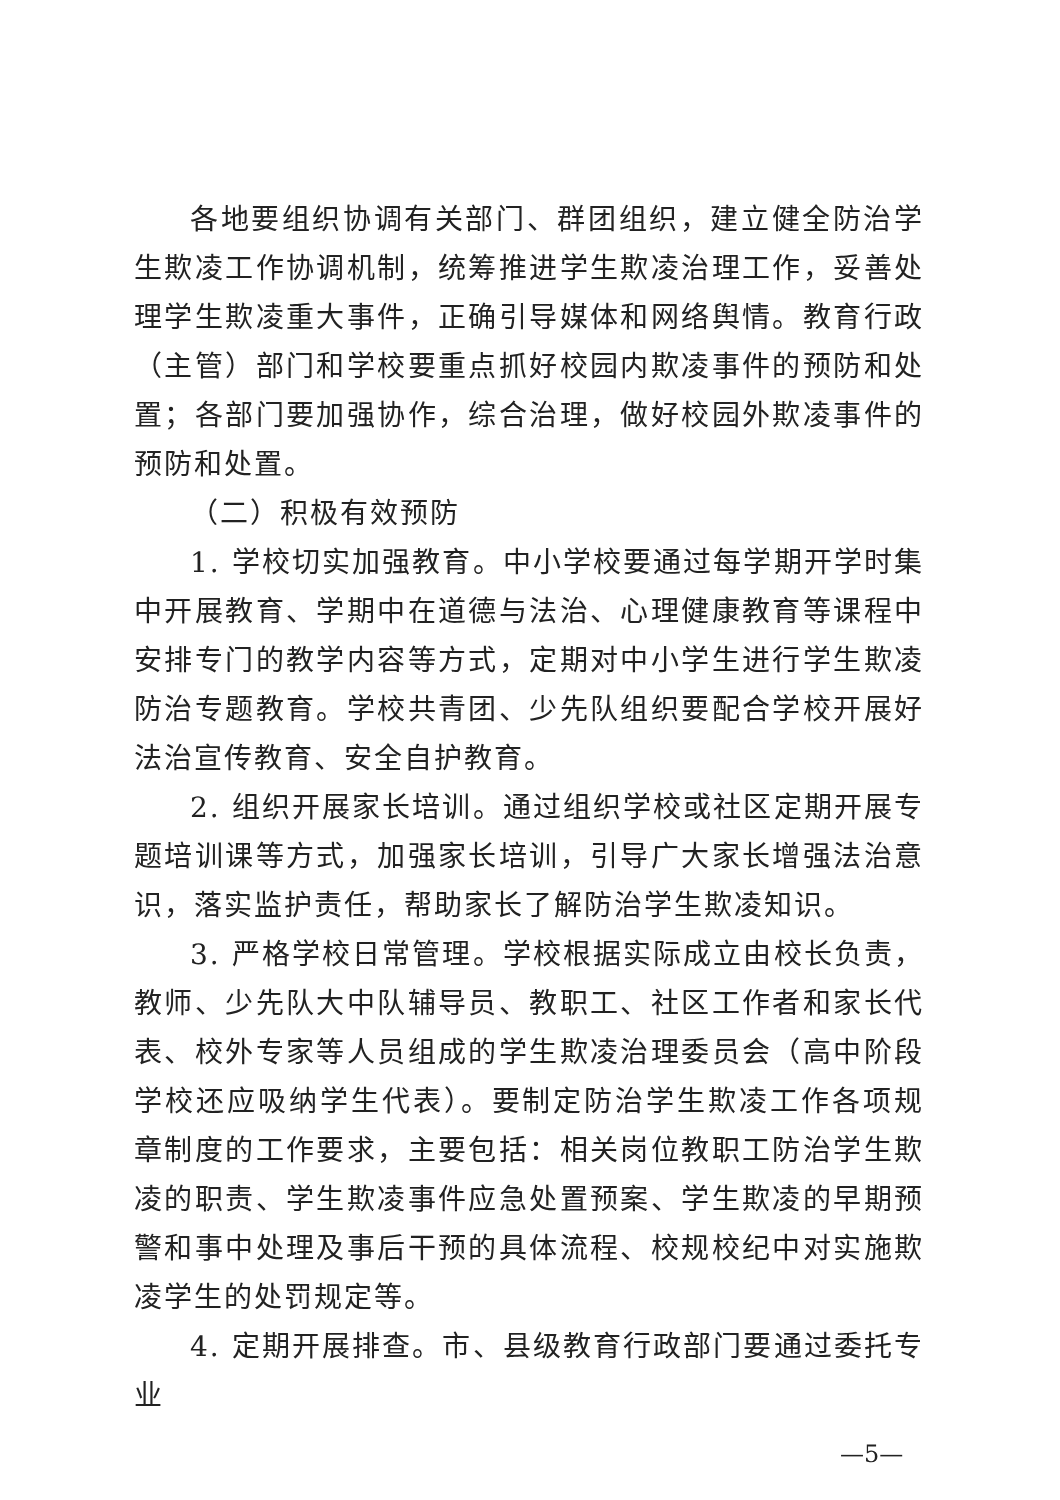各地要组织协调有关部门、群团组织，建立健全防治学生欺凌工作协调机制，统筹推进学生欺凌治理工作，妥善处理学生欺凌重大事件，正确引导媒体和网络舆情。教育行政（主管）部门和学校要重点抓好校园内欺凌事件的预防和处置；各部门要加强协作，综合治理，做好校园外欺凌事件的预防和处置。
（二）积极有效预防
1. 学校切实加强教育。中小学校要通过每学期开学时集中开展教育、学期中在道德与法治、心理健康教育等课程中安排专门的教学内容等方式，定期对中小学生进行学生欺凌防治专题教育。学校共青团、少先队组织要配合学校开展好法治宣传教育、安全自护教育。
2. 组织开展家长培训。通过组织学校或社区定期开展专题培训课等方式，加强家长培训，引导广大家长增强法治意识，落实监护责任，帮助家长了解防治学生欺凌知识。
3. 严格学校日常管理。学校根据实际成立由校长负责，教师、少先队大中队辅导员、教职工、社区工作者和家长代表、校外专家等人员组成的学生欺凌治理委员会（高中阶段学校还应吸纳学生代表）。要制定防治学生欺凌工作各项规章制度的工作要求，主要包括：相关岗位教职工防治学生欺凌的职责、学生欺凌事件应急处置预案、学生欺凌的早期预警和事中处理及事后干预的具体流程、校规校纪中对实施欺凌学生的处罚规定等。
4. 定期开展排查。市、县级教育行政部门要通过委托专业
—5—